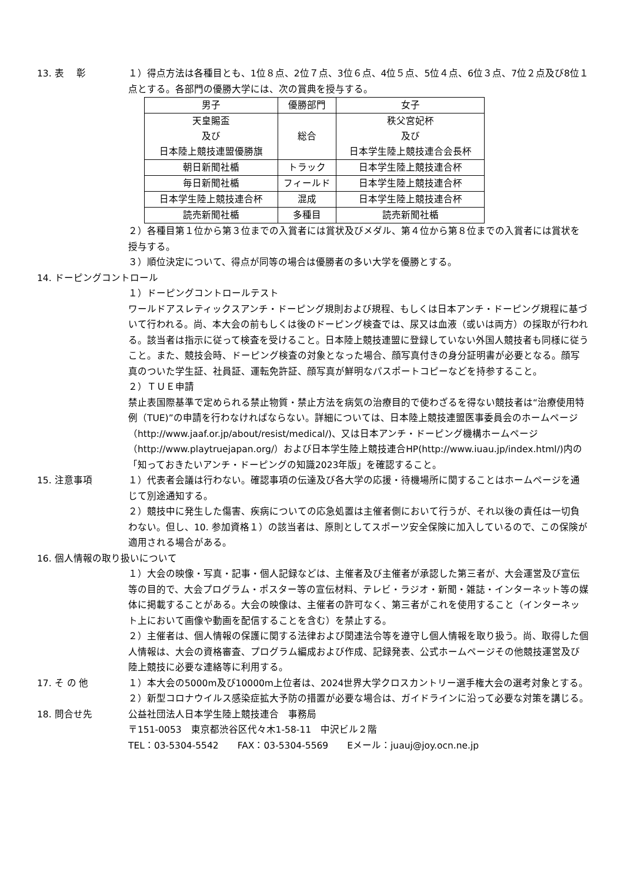13. 表　 彰 １）得点方法は各種目とも、1位８点、2位７点、3位６点、4位５点、5位４点、6位３点、7位２点及び8位１点とする。各部門の優勝大学には、次の賞典を授与する。
| 男子 | 優勝部門 | 女子 |
| 天皇賜盃 及び 日本陸上競技連盟優勝旗 | 総合 | 秩父宮妃杯 及び 日本学生陸上競技連合会長杯 |
| 朝日新聞社楯 | トラック | 日本学生陸上競技連合杯 |
| 毎日新聞社楯 | フィールド | 日本学生陸上競技連合杯 |
| 日本学生陸上競技連合杯 | 混成 | 日本学生陸上競技連合杯 |
| 読売新聞社楯 | 多種目 | 読売新聞社楯 |
２）各種目第１位から第３位までの入賞者には賞状及びメダル、第４位から第８位までの入賞者には賞状を授与する。
３）順位決定について、得点が同等の場合は優勝者の多い大学を優勝とする。
14. ドーピングコントロール
１）ドーピングコントロールテスト
ワールドアスレティックスアンチ・ドーピング規則および規程、もしくは日本アンチ・ドーピング規程に基づいて行われる。尚、本大会の前もしくは後のドーピング検査では、尿又は血液（或いは両方）の採取が行われる。該当者は指示に従って検査を受けること。日本陸上競技連盟に登録していない外国人競技者も同様に従うこと。また、競技会時、ドーピング検査の対象となった場合、顔写真付きの身分証明書が必要となる。顔写真のついた学生証、社員証、運転免許証、顔写真が鮮明なパスポートコピーなどを持参すること。
２）ＴＵＥ申請
禁止表国際基準で定められる禁止物質・禁止方法を病気の治療目的で使わざるを得ない競技者は“治療使用特例（TUE)”の申請を行わなければならない。詳細については、日本陸上競技連盟医事委員会のホームページ（http://www.jaaf.or.jp/about/resist/medical/)、又は日本アンチ・ドーピング機構ホームページ（http://www.playtruejapan.org/）および日本学生陸上競技連合HP(http://www.iuau.jp/index.html/)内の「知っておきたいアンチ・ドーピングの知識2023年版」を確認すること。
15. 注意事項 １）代表者会議は行わない。確認事項の伝達及び各大学の応援・待機場所に関することはホームページを通じて別途通知する。
２）競技中に発生した傷害、疾病についての応急処置は主催者側において行うが、それ以後の責任は一切負わない。但し、10. 参加資格１）の該当者は、原則としてスポーツ安全保険に加入しているので、この保険が適用される場合がある。
16. 個人情報の取り扱いについて
１）大会の映像・写真・記事・個人記録などは、主催者及び主催者が承認した第三者が、大会運営及び宣伝等の目的で、大会プログラム・ポスター等の宣伝材料、テレビ・ラジオ・新聞・雑誌・インターネット等の媒体に掲載することがある。大会の映像は、主催者の許可なく、第三者がこれを使用すること（インターネット上において画像や動画を配信することを含む）を禁止する。
２）主催者は、個人情報の保護に関する法律および関連法令等を遵守し個人情報を取り扱う。尚、取得した個人情報は、大会の資格審査、プログラム編成および作成、記録発表、公式ホームページその他競技運営及び陸上競技に必要な連絡等に利用する。
17. そ の 他 １）本大会の5000m及び10000m上位者は、2024世界大学クロスカントリー選手権大会の選考対象とする。
２）新型コロナウイルス感染症拡大予防の措置が必要な場合は、ガイドラインに沿って必要な対策を講じる。
18. 問合せ先 公益社団法人日本学生陸上競技連合　事務局
〒151-0053　東京都渋谷区代々木1-58-11　中沢ビル２階
TEL：03-5304-5542　　FAX：03-5304-5569　　Eメール：juauj@joy.ocn.ne.jp